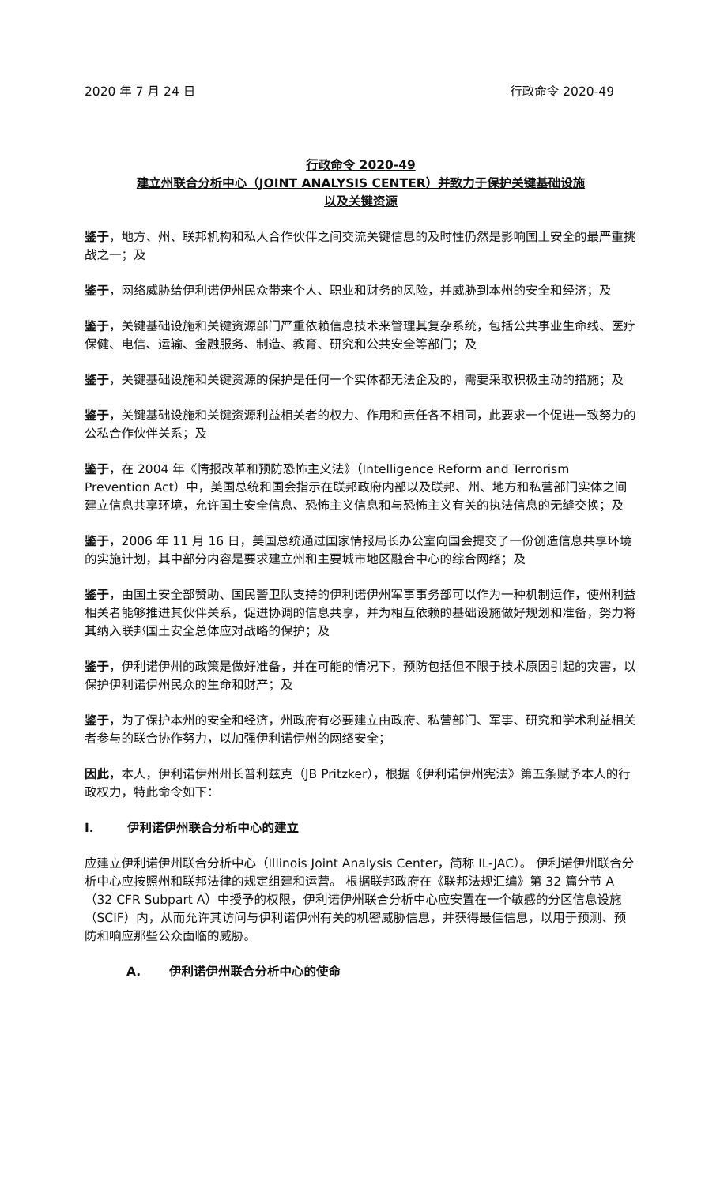2020 年 7 月 24 日 行政命令 2020-49
行政命令 2020-49
建立州联合分析中心（JOINT ANALYSIS CENTER）并致力于保护关键基础设施
以及关键资源
鉴于，地方、州、联邦机构和私人合作伙伴之间交流关键信息的及时性仍然是影响国土安全的最严重挑战之一；及
鉴于，网络威胁给伊利诺伊州民众带来个人、职业和财务的风险，并威胁到本州的安全和经济；及
鉴于，关键基础设施和关键资源部门严重依赖信息技术来管理其复杂系统，包括公共事业生命线、医疗保健、电信、运输、金融服务、制造、教育、研究和公共安全等部门；及
鉴于，关键基础设施和关键资源的保护是任何一个实体都无法企及的，需要采取积极主动的措施；及
鉴于，关键基础设施和关键资源利益相关者的权力、作用和责任各不相同，此要求一个促进一致努力的公私合作伙伴关系；及
鉴于，在 2004 年《情报改革和预防恐怖主义法》（Intelligence Reform and Terrorism Prevention Act）中，美国总统和国会指示在联邦政府内部以及联邦、州、地方和私营部门实体之间建立信息共享环境，允许国土安全信息、恐怖主义信息和与恐怖主义有关的执法信息的无缝交换；及
鉴于，2006 年 11 月 16 日，美国总统通过国家情报局长办公室向国会提交了一份创造信息共享环境的实施计划，其中部分内容是要求建立州和主要城市地区融合中心的综合网络；及
鉴于，由国土安全部赞助、国民警卫队支持的伊利诺伊州军事事务部可以作为一种机制运作，使州利益相关者能够推进其伙伴关系，促进协调的信息共享，并为相互依赖的基础设施做好规划和准备，努力将其纳入联邦国土安全总体应对战略的保护；及
鉴于，伊利诺伊州的政策是做好准备，并在可能的情况下，预防包括但不限于技术原因引起的灾害，以保护伊利诺伊州民众的生命和财产；及
鉴于，为了保护本州的安全和经济，州政府有必要建立由政府、私营部门、军事、研究和学术利益相关者参与的联合协作努力，以加强伊利诺伊州的网络安全；
因此，本人，伊利诺伊州州长普利兹克（JB Pritzker），根据《伊利诺伊州宪法》第五条赋予本人的行政权力，特此命令如下：
I. 伊利诺伊州联合分析中心的建立
应建立伊利诺伊州联合分析中心（Illinois Joint Analysis Center，简称 IL-JAC）。 伊利诺伊州联合分析中心应按照州和联邦法律的规定组建和运营。 根据联邦政府在《联邦法规汇编》第 32 篇分节 A（32 CFR Subpart A）中授予的权限，伊利诺伊州联合分析中心应安置在一个敏感的分区信息设施（SCIF）内，从而允许其访问与伊利诺伊州有关的机密威胁信息，并获得最佳信息，以用于预测、预防和响应那些公众面临的威胁。
A. 伊利诺伊州联合分析中心的使命